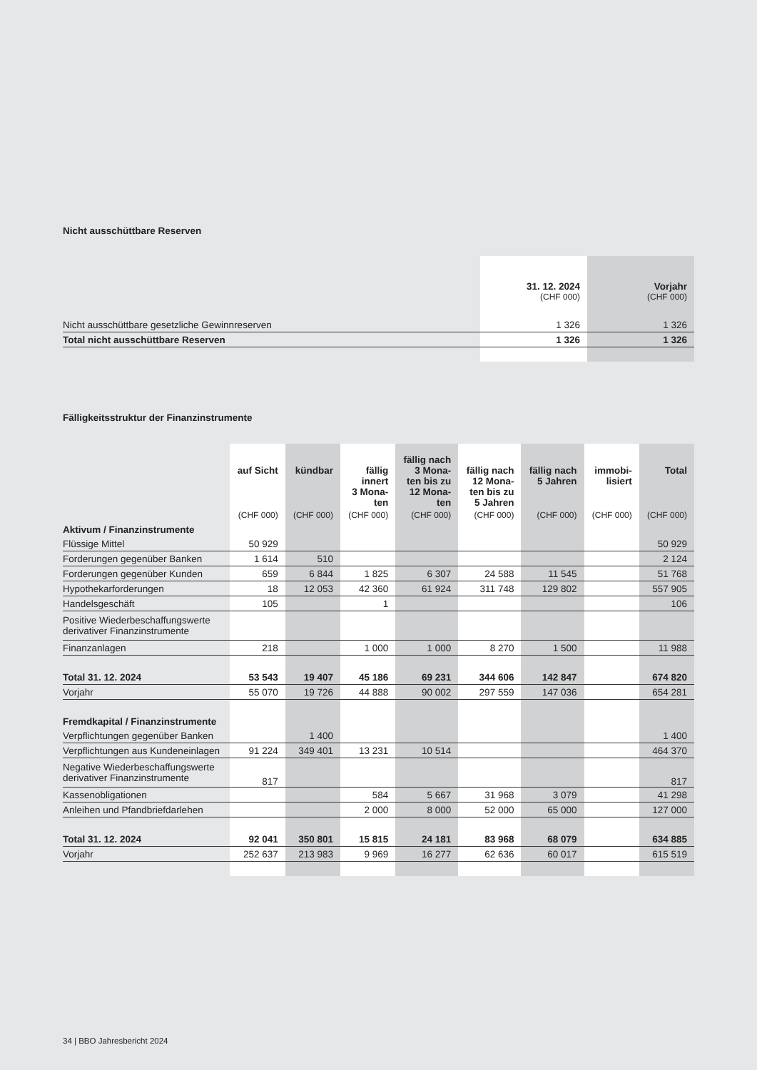Nicht ausschüttbare Reserven
| | 31. 12. 2024 | Vorjahr |
| --- | --- | --- |
| | (CHF 000) | (CHF 000) |
| Nicht ausschüttbare gesetzliche Gewinnreserven | 1 326 | 1 326 |
| Total nicht ausschüttbare Reserven | 1 326 | 1 326 |
Fälligkeitsstruktur der Finanzinstrumente
| | auf Sicht | kündbar | fällig innert 3 Mona- ten | fällig nach 3 Mona- ten bis zu 12 Mona- ten | fällig nach 12 Mona- ten bis zu 5 Jahren | fällig nach 5 Jahren | immobi- lisiert | Total |
| --- | --- | --- | --- | --- | --- | --- | --- | --- |
| | (CHF 000) | (CHF 000) | (CHF 000) | (CHF 000) | (CHF 000) | (CHF 000) | (CHF 000) | (CHF 000) |
| Aktivum / Finanzinstrumente | | | | | | | | |
| Flüssige Mittel | 50 929 | | | | | | | 50 929 |
| Forderungen gegenüber Banken | 1 614 | 510 | | | | | | 2 124 |
| Forderungen gegenüber Kunden | 659 | 6 844 | 1 825 | 6 307 | 24 588 | 11 545 | | 51 768 |
| Hypothekarforderungen | 18 | 12 053 | 42 360 | 61 924 | 311 748 | 129 802 | | 557 905 |
| Handelsgeschäft | 105 | | 1 | | | | | 106 |
| Positive Wiederbeschaffungswerte derivativer Finanzinstrumente | | | | | | | | |
| Finanzanlagen | 218 | | 1 000 | 1 000 | 8 270 | 1 500 | | 11 988 |
| Total 31. 12. 2024 | 53 543 | 19 407 | 45 186 | 69 231 | 344 606 | 142 847 | | 674 820 |
| Vorjahr | 55 070 | 19 726 | 44 888 | 90 002 | 297 559 | 147 036 | | 654 281 |
| Fremdkapital / Finanzinstrumente | | | | | | | | |
| Verpflichtungen gegenüber Banken | | 1 400 | | | | | | 1 400 |
| Verpflichtungen aus Kundeneinlagen | 91 224 | 349 401 | 13 231 | 10 514 | | | | 464 370 |
| Negative Wiederbeschaffungswerte derivativer Finanzinstrumente | 817 | | | | | | | 817 |
| Kassenobligationen | | | 584 | 5 667 | 31 968 | 3 079 | | 41 298 |
| Anleihen und Pfandbriefdarlehen | | | 2 000 | 8 000 | 52 000 | 65 000 | | 127 000 |
| Total 31. 12. 2024 | 92 041 | 350 801 | 15 815 | 24 181 | 83 968 | 68 079 | | 634 885 |
| Vorjahr | 252 637 | 213 983 | 9 969 | 16 277 | 62 636 | 60 017 | | 615 519 |
34 | BBO Jahresbericht 2024